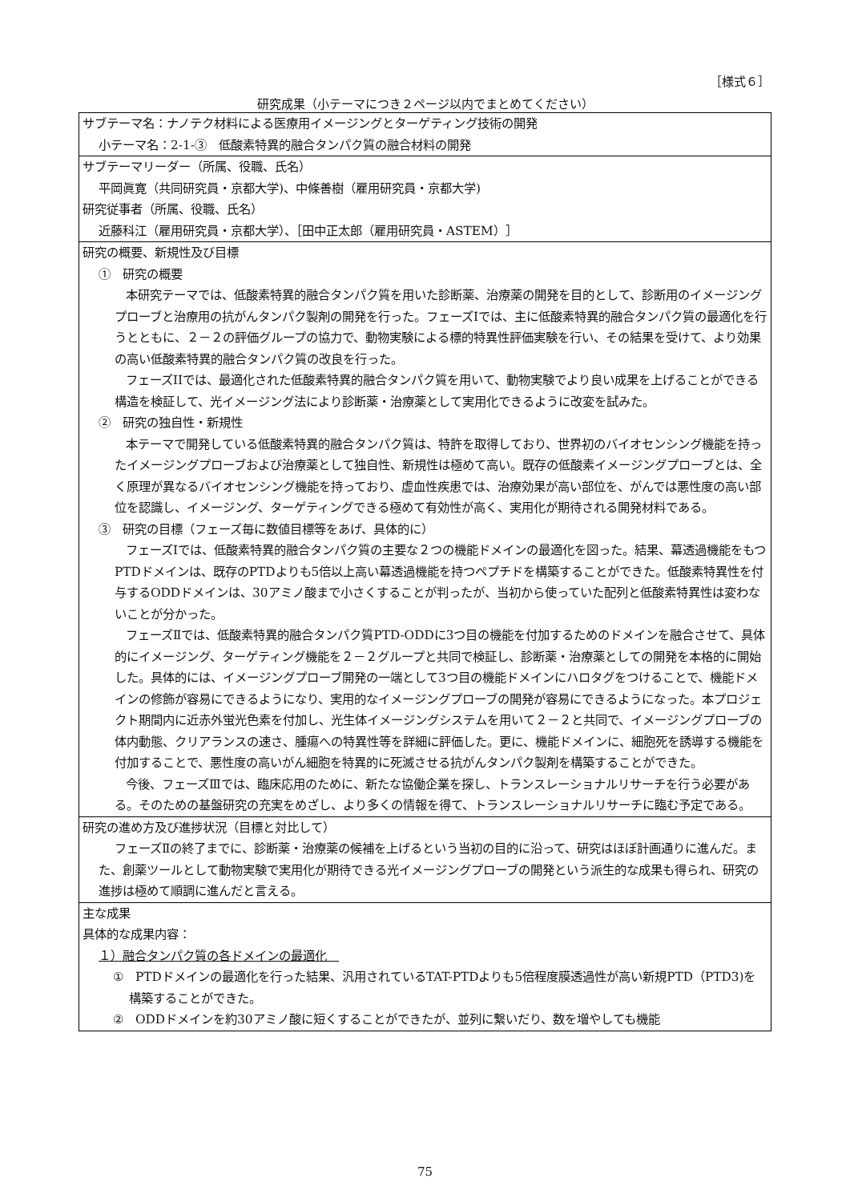［様式６］
研究成果（小テーマにつき２ページ以内でまとめてください）
| サブテーマ名：ナノテク材料による医療用イメージングとターゲティング技術の開発 小テーマ名：2-1-③ 低酸素特異的融合タンパク質の融合材料の開発 |
| サブテーマリーダー（所属、役職、氏名） 平岡眞寛（共同研究員・京都大学)、中條善樹（雇用研究員・京都大学) 研究従事者（所属、役職、氏名） 近藤科江（雇用研究員・京都大学）、［田中正太郎（雇用研究員・ASTEM）］ |
| 研究の概要、新規性及び目標 ① 研究の概要 本研究テーマでは、低酸素特異的融合タンパク質を用いた診断薬、治療薬の開発を目的として、診断用のイメージングプローブと治療用の抗がんタンパク製剤の開発を行った。フェーズIでは、主に低酸素特異的融合タンパク質の最適化を行うとともに、２－２の評価グループの協力で、動物実験による標的特異性評価実験を行い、その結果を受けて、より効果の高い低酸素特異的融合タンパク質の改良を行った。 フェーズIIでは、最適化された低酸素特異的融合タンパク質を用いて、動物実験でより良い成果を上げることができる構造を検証して、光イメージング法により診断薬・治療薬として実用化できるように改変を試みた。 ② 研究の独自性・新規性 本テーマで開発している低酸素特異的融合タンパク質は、特許を取得しており、世界初のバイオセンシング機能を持ったイメージングプローブおよび治療薬として独自性、新規性は極めて高い。既存の低酸素イメージングプローブとは、全く原理が異なるバイオセンシング機能を持っており、虚血性疾患では、治療効果が高い部位を、がんでは悪性度の高い部位を認識し、イメージング、ターゲティングできる極めて有効性が高く、実用化が期待される開発材料である。 ③ 研究の目標（フェーズ毎に数値目標等をあげ、具体的に） フェーズⅠでは、低酸素特異的融合タンパク質の主要な２つの機能ドメインの最適化を図った。結果、幕透過機能をもつPTDドメインは、既存のPTDよりも5倍以上高い幕透過機能を持つペプチドを構築することができた。低酸素特異性を付与するODDドメインは、30アミノ酸まで小さくすることが判ったが、当初から使っていた配列と低酸素特異性は変わないことが分かった。 フェーズⅡでは、低酸素特異的融合タンパク質PTD-ODDに3つ目の機能を付加するためのドメインを融合させて、具体的にイメージング、ターゲティング機能を２－２グループと共同で検証し、診断薬・治療薬としての開発を本格的に開始した。具体的には、イメージングプローブ開発の一端として3つ目の機能ドメインにハロタグをつけることで、機能ドメインの修飾が容易にできるようになり、実用的なイメージングプローブの開発が容易にできるようになった。本プロジェクト期間内に近赤外蛍光色素を付加し、光生体イメージングシステムを用いて２－２と共同で、イメージングプローブの体内動態、クリアランスの速さ、腫瘍への特異性等を詳細に評価した。更に、機能ドメインに、細胞死を誘導する機能を付加することで、悪性度の高いがん細胞を特異的に死滅させる抗がんタンパク製剤を構築することができた。 今後、フェーズⅢでは、臨床応用のために、新たな協働企業を探し、トランスレーショナルリサーチを行う必要がある。そのための基盤研究の充実をめざし、より多くの情報を得て、トランスレーショナルリサーチに臨む予定である。 |
| 研究の進め方及び進捗状況（目標と対比して） フェーズⅡの終了までに、診断薬・治療薬の候補を上げるという当初の目的に沿って、研究はほぼ計画通りに進んだ。また、創薬ツールとして動物実験で実用化が期待できる光イメージングプローブの開発という派生的な成果も得られ、研究の進捗は極めて順調に進んだと言える。 |
| 主な成果 具体的な成果内容： １）融合タンパク質の各ドメインの最適化 ① PTDドメインの最適化を行った結果、汎用されているTAT-PTDよりも5倍程度膜透過性が高い新規PTD（PTD3)を構築することができた。 ② ODDドメインを約30アミノ酸に短くすることができたが、並列に繋いだり、数を増やしても機能 |
75